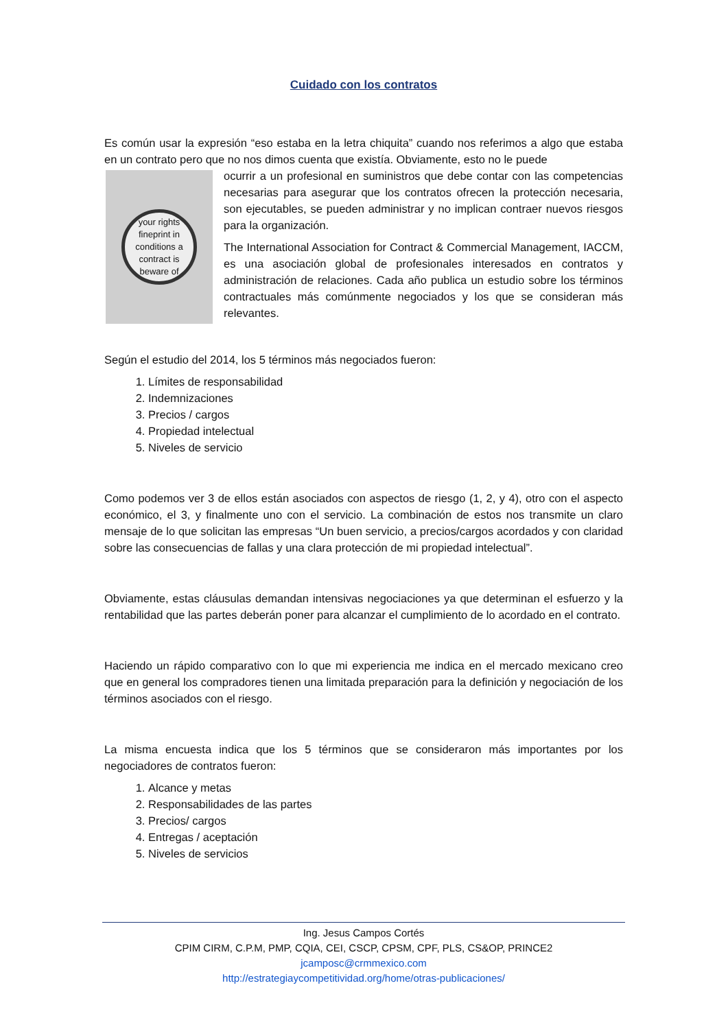Cuidado con los contratos
Es común usar la expresión “eso estaba en la letra chiquita” cuando nos referimos a algo que estaba en un contrato pero que no nos dimos cuenta que existía. Obviamente, esto no le puede
your rights
fineprint in
conditions a
contract is
beware of
ocurrir a un profesional en suministros que debe contar con las competencias necesarias para asegurar que los contratos ofrecen la protección necesaria, son ejecutables, se pueden administrar y no implican contraer nuevos riesgos para la organización.
The International Association for Contract & Commercial Management, IACCM, es una asociación global de profesionales interesados en contratos y administración de relaciones. Cada año publica un estudio sobre los términos contractuales más comúnmente negociados y los que se consideran más relevantes.
Según el estudio del 2014, los 5 términos más negociados fueron:
1. Límites de responsabilidad
2. Indemnizaciones
3. Precios / cargos
4. Propiedad intelectual
5. Niveles de servicio
Como podemos ver 3 de ellos están asociados con aspectos de riesgo (1, 2, y 4), otro con el aspecto económico, el 3, y finalmente uno con el servicio. La combinación de estos nos transmite un claro mensaje de lo que solicitan las empresas “Un buen servicio, a precios/cargos acordados y con claridad sobre las consecuencias de fallas y una clara protección de mi propiedad intelectual”.
Obviamente, estas cláusulas demandan intensivas negociaciones ya que determinan el esfuerzo y la rentabilidad que las partes deberán poner para alcanzar el cumplimiento de lo acordado en el contrato.
Haciendo un rápido comparativo con lo que mi experiencia me indica en el mercado mexicano creo que en general los compradores tienen una limitada preparación para la definición y negociación de los términos asociados con el riesgo.
La misma encuesta indica que los 5 términos que se consideraron más importantes por los negociadores de contratos fueron:
1. Alcance y metas
2. Responsabilidades de las partes
3. Precios/ cargos
4. Entregas / aceptación
5. Niveles de servicios
Ing. Jesus Campos Cortés
CPIM CIRM, C.P.M, PMP, CQIA, CEI, CSCP, CPSM, CPF, PLS, CS&OP, PRINCE2
jcamposc@crmmexico.com
http://estrategiaycompetitividad.org/home/otras-publicaciones/